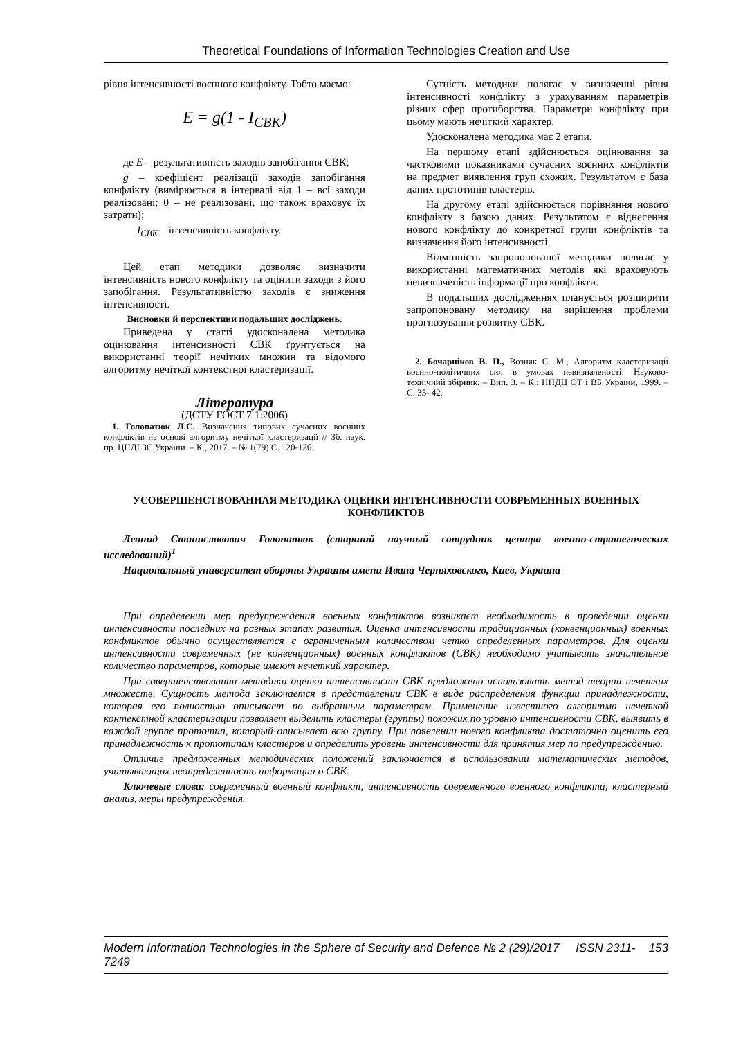Theoretical Foundations of Information Technologies Creation and Use
рівня інтенсивності воєнного конфлікту. Тобто маємо:
E = g(1 - I<sub>CBK</sub>)
де E – результативність заходів запобігання СВК;
g – коефіцієнт реалізації заходів запобігання конфлікту (вимірюється в інтервалі від 1 – всі заходи реалізовані; 0 – не реалізовані, що також враховує їх затрати);
I<sub>СВК</sub> – інтенсивність конфлікту.
Цей етап методики дозволяє визначити інтенсивність нового конфлікту та оцінити заходи з його запобігання. Результативністю заходів є зниження інтенсивності.
Висновки й перспективи подальших досліджень.
Приведена у статті удосконалена методика оцінювання інтенсивності СВК ґрунтується на використанні теорії нечітких множин та відомого алгоритму нечіткої контекстної кластеризації.
Література
(ДСТУ ГОСТ 7.1:2006)
1. Голопатюк Л.С. Визначення типових сучасних воєнних конфліктів на основі алгоритму нечіткої кластеризації // Зб. наук. пр. ЦНДІ ЗС України. – К., 2017. – № 1(79) С. 120-126.
Сутність методики полягає у визначенні рівня інтенсивності конфлікту з урахуванням параметрів різних сфер протиборства. Параметри конфлікту при цьому мають нечіткий характер.
Удосконалена методика має 2 етапи.
На першому етапі здійснюється оцінювання за частковими показниками сучасних воєнних конфліктів на предмет виявлення груп схожих. Результатом є база даних прототипів кластерів.
На другому етапі здійснюється порівняння нового конфлікту з базою даних. Результатом є віднесення нового конфлікту до конкретної групи конфліктів та визначення його інтенсивності.
Відмінність запропонованої методики полягає у використанні математичних методів які враховують невизначеність інформації про конфлікти.
В подальших дослідженнях планується розширити запропоновану методику на вирішення проблеми прогнозування розвитку СВК.
2. Бочарніков В. П., Возняк С. М., Алгоритм кластеризації воєнно-політичних сил в умовах невизначеності: Науково-технічний збірник. – Вип. 3. – К.: ННДЦ ОТ і ВБ України, 1999. – С. 35- 42.
УСОВЕРШЕНСТВОВАННАЯ МЕТОДИКА ОЦЕНКИ ИНТЕНСИВНОСТИ СОВРЕМЕННЫХ ВОЕННЫХ КОНФЛИКТОВ
Леонид Станиславович Голопатюк (старший научный сотрудник центра военно-стратегических исследований)<sup>1</sup>
Национальный университет обороны Украины имени Ивана Черняховского, Киев, Украина
При определении мер предупреждения военных конфликтов возникает необходимость в проведении оценки интенсивности последних на разных этапах развития. Оценка интенсивности традиционных (конвенционных) военных конфликтов обычно осуществляется с ограниченным количеством четко определенных параметров. Для оценки интенсивности современных (не конвенционных) военных конфликтов (СВК) необходимо учитывать значительное количество параметров, которые имеют нечеткий характер.
При совершенствовании методики оценки интенсивности СВК предложено использовать метод теории нечетких множеств. Сущность метода заключается в представлении СВК в виде распределения функции принадлежности, которая его полностью описывает по выбранным параметрам. Применение известного алгоритма нечеткой контекстной кластеризации позволяет выделить кластеры (группы) похожих по уровню интенсивности СВК, выявить в каждой группе прототип, который описывает всю группу. При появлении нового конфликта достаточно оценить его принадлежность к прототипам кластеров и определить уровень интенсивности для принятия мер по предупреждению.
Отличие предложенных методических положений заключается в использовании математических методов, учитывающих неопределенность информации о СВК.
Ключевые слова: современный военный конфликт, интенсивность современного военного конфликта, кластерный анализ, меры предупреждения.
Modern Information Technologies in the Sphere of Security and Defence № 2 (29)/2017 ISSN 2311-7249 153